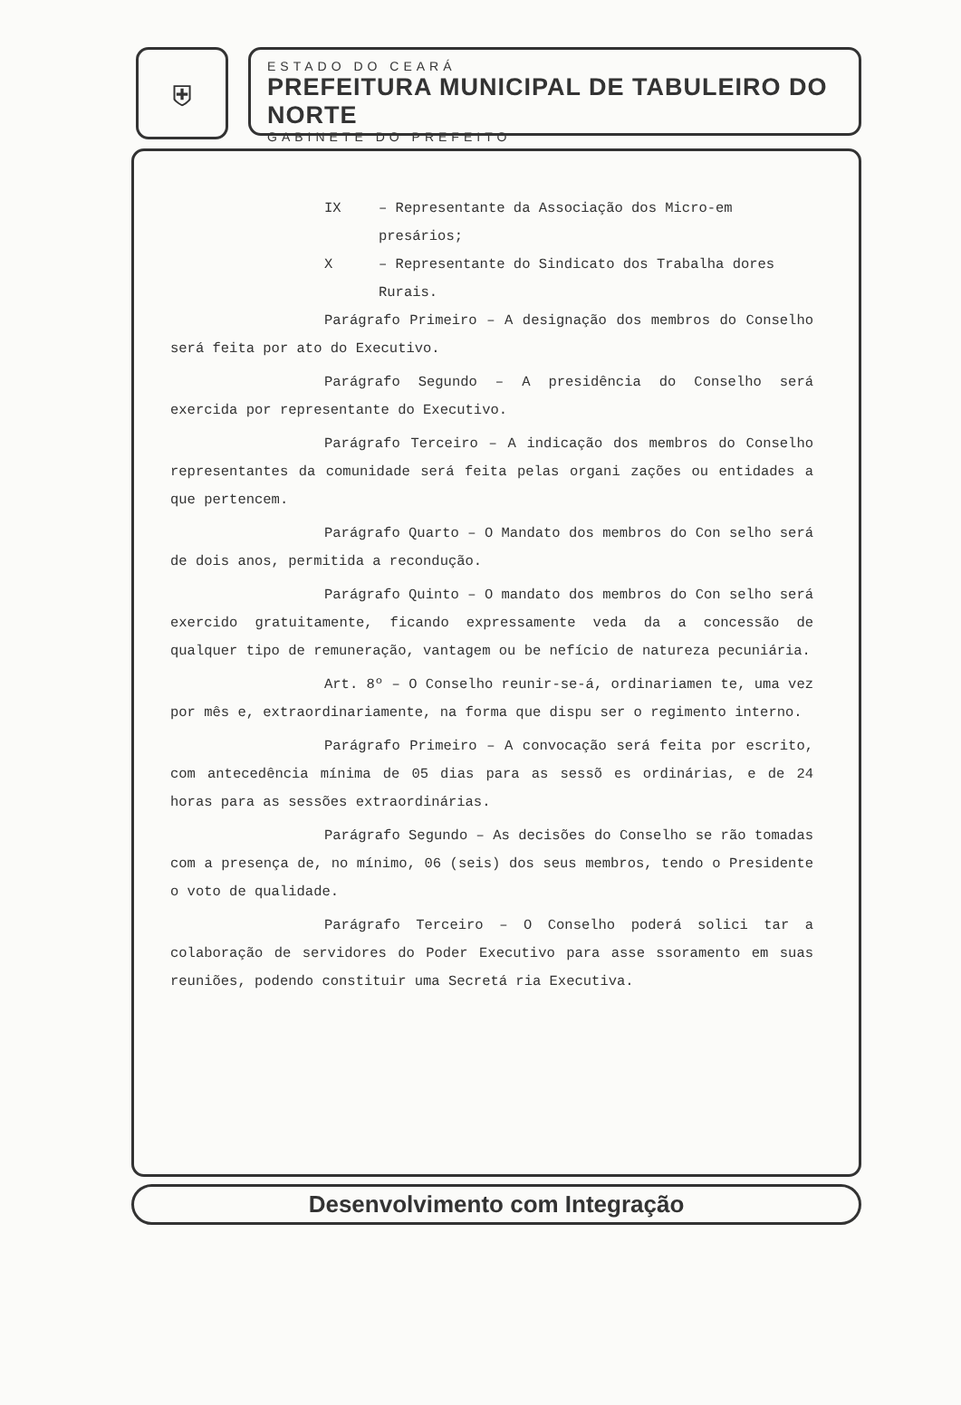⛨
ESTADO DO CEARÁ
PREFEITURA MUNICIPAL DE TABULEIRO DO NORTE
GABINETE DO PREFEITO
IX – Representante da Associação dos Micro-em presários;
X – Representante do Sindicato dos Trabalha dores Rurais.
Parágrafo Primeiro – A designação dos membros do Conselho será feita por ato do Executivo.
Parágrafo Segundo – A presidência do Conselho será exercida por representante do Executivo.
Parágrafo Terceiro – A indicação dos membros do Conselho representantes da comunidade será feita pelas organi zações ou entidades a que pertencem.
Parágrafo Quarto – O Mandato dos membros do Con selho será de dois anos, permitida a recondução.
Parágrafo Quinto – O mandato dos membros do Con selho será exercido gratuitamente, ficando expressamente veda da a concessão de qualquer tipo de remuneração, vantagem ou be nefício de natureza pecuniária.
Art. 8º – O Conselho reunir-se-á, ordinariamen te, uma vez por mês e, extraordinariamente, na forma que dispu ser o regimento interno.
Parágrafo Primeiro – A convocação será feita por escrito, com antecedência mínima de 05 dias para as sessõ es ordinárias, e de 24 horas para as sessões extraordinárias.
Parágrafo Segundo – As decisões do Conselho se rão tomadas com a presença de, no mínimo, 06 (seis) dos seus membros, tendo o Presidente o voto de qualidade.
Parágrafo Terceiro – O Conselho poderá solici tar a colaboração de servidores do Poder Executivo para asse ssoramento em suas reuniões, podendo constituir uma Secretá ria Executiva.
Desenvolvimento com Integração